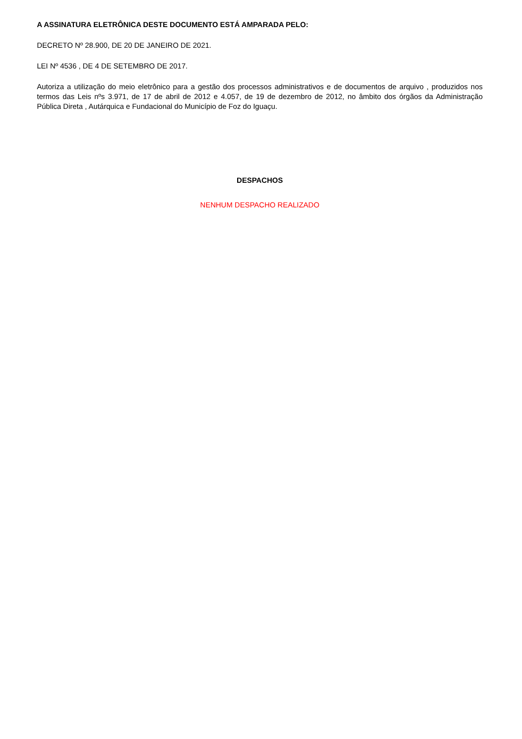A ASSINATURA ELETRÔNICA DESTE DOCUMENTO ESTÁ AMPARADA PELO:
DECRETO Nº 28.900, DE 20 DE JANEIRO DE 2021.
LEI Nº 4536 , DE 4 DE SETEMBRO DE 2017.
Autoriza a utilização do meio eletrônico para a gestão dos processos administrativos e de documentos de arquivo , produzidos nos termos das Leis nºs 3.971, de 17 de abril de 2012 e 4.057, de 19 de dezembro de 2012, no âmbito dos órgãos da Administração Pública Direta , Autárquica e Fundacional do Município de Foz do Iguaçu.
DESPACHOS
NENHUM DESPACHO REALIZADO